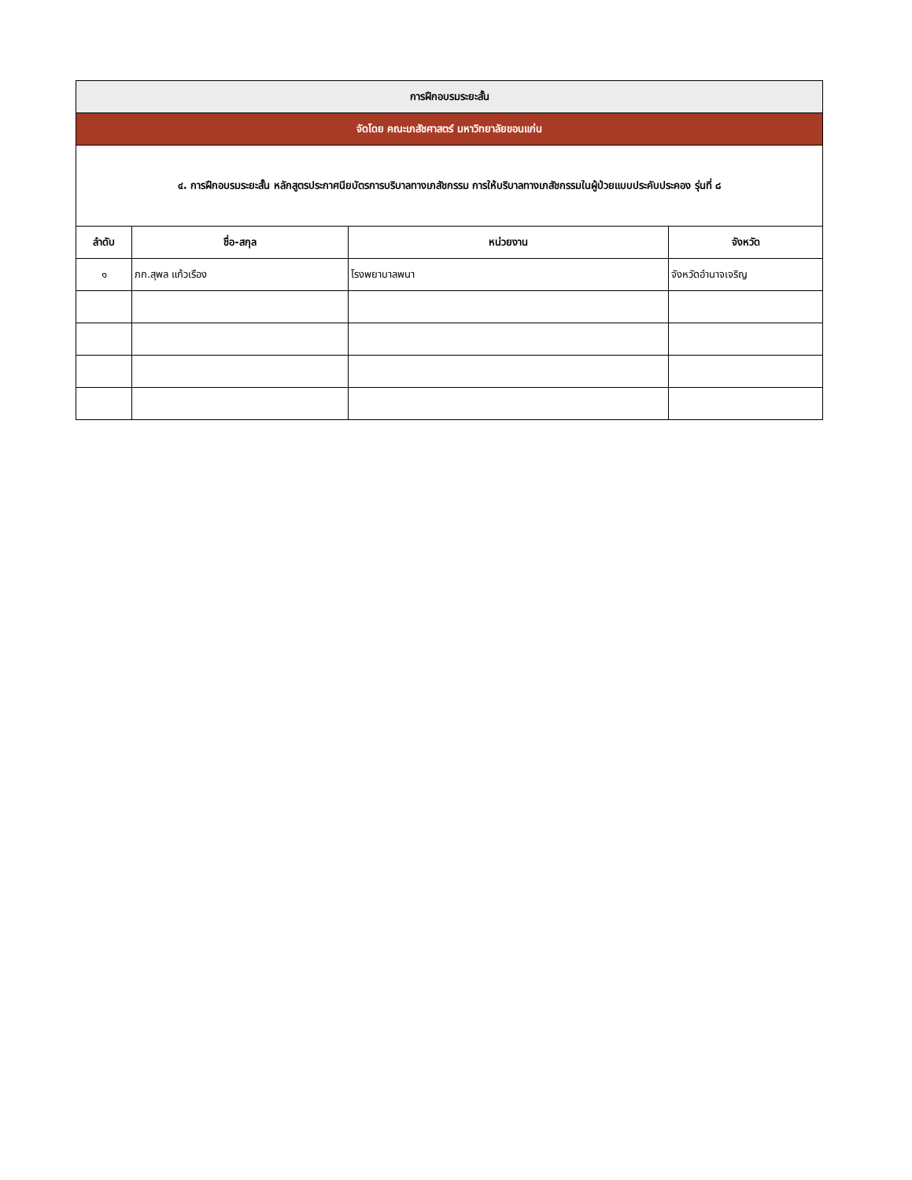| การฝึกอบรมระยะสั้น | | | |
| จัดโดย คณะเภสัชศาสตร์ มหาวิทยาลัยขอนแก่น | | | |
| ๔. การฝึกอบรมระยะสั้น หลักสูตรประกาศนียบัตรการบริบาลทางเภสัชกรรม การให้บริบาลทางเภสัชกรรมในผู้ป่วยแบบประคับประคอง รุ่นที่ ๘ | | | |
| ลำดับ | ชื่อ-สกุล | หน่วยงาน | จังหวัด |
| ๑ | ภก.สุพล แก้วเรือง | โรงพยาบาลพนา | จังหวัดอำนาจเจริญ |